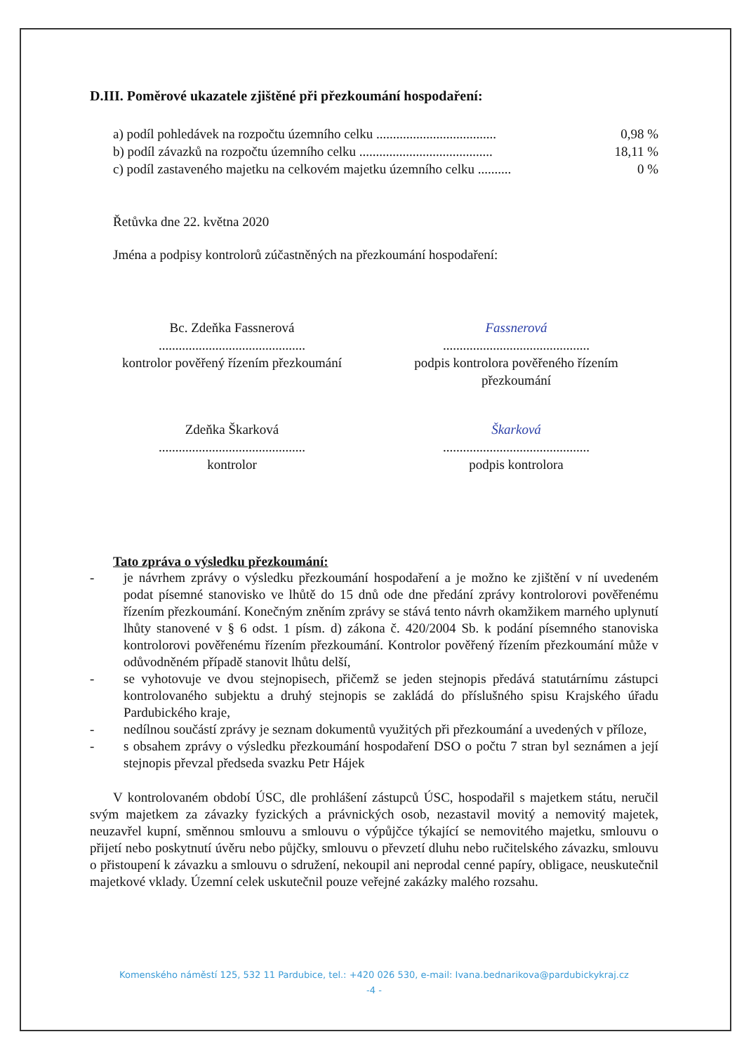D.III. Poměrové ukazatele zjištěné při přezkoumání hospodaření:
a) podíl pohledávek na rozpočtu územního celku .................................... 0,98 %
b) podíl závazků na rozpočtu územního celku ........................................ 18,11 %
c) podíl zastaveného majetku na celkovém majetku územního celku .......... 0 %
Řetůvka dne 22. května 2020
Jména a podpisy kontrolorů zúčastněných na přezkoumání hospodaření:
Bc. Zdeňka Fassnerová
............................................
kontrolor pověřený řízením přezkoumání
Fassnerová
............................................
podpis kontrolora pověřeného řízením
přezkoumání
Zdeňka Škarková
............................................
kontrolor
Škarková
............................................
podpis kontrolora
Tato zpráva o výsledku přezkoumání:
- je návrhem zprávy o výsledku přezkoumání hospodaření a je možno ke zjištění v ní uvedeném podat písemné stanovisko ve lhůtě do 15 dnů ode dne předání zprávy kontrolorovi pověřenému řízením přezkoumání. Konečným zněním zprávy se stává tento návrh okamžikem marného uplynutí lhůty stanovené v § 6 odst. 1 písm. d) zákona č. 420/2004 Sb. k podání písemného stanoviska kontrolorovi pověřenému řízením přezkoumání. Kontrolor pověřený řízením přezkoumání může v odůvodněném případě stanovit lhůtu delší,
- se vyhotovuje ve dvou stejnopisech, přičemž se jeden stejnopis předává statutárnímu zástupci kontrolovaného subjektu a druhý stejnopis se zakládá do příslušného spisu Krajského úřadu Pardubického kraje,
- nedílnou součástí zprávy je seznam dokumentů využitých při přezkoumání a uvedených v příloze,
- s obsahem zprávy o výsledku přezkoumání hospodaření DSO o počtu 7 stran byl seznámen a její stejnopis převzal předseda svazku Petr Hájek
V kontrolovaném období ÚSC, dle prohlášení zástupců ÚSC, hospodařil s majetkem státu, neručil svým majetkem za závazky fyzických a právnických osob, nezastavil movitý a nemovitý majetek, neuzavřel kupní, směnnou smlouvu a smlouvu o výpůjčce týkající se nemovitého majetku, smlouvu o přijetí nebo poskytnutí úvěru nebo půjčky, smlouvu o převzetí dluhu nebo ručitelského závazku, smlouvu o přistoupení k závazku a smlouvu o sdružení, nekoupil ani neprodal cenné papíry, obligace, neuskutečnil majetkové vklady. Územní celek uskutečnil pouze veřejné zakázky malého rozsahu.
Komenského náměstí 125, 532 11 Pardubice, tel.: +420 026 530, e-mail: Ivana.bednarikova@pardubickykraj.cz
-4 -